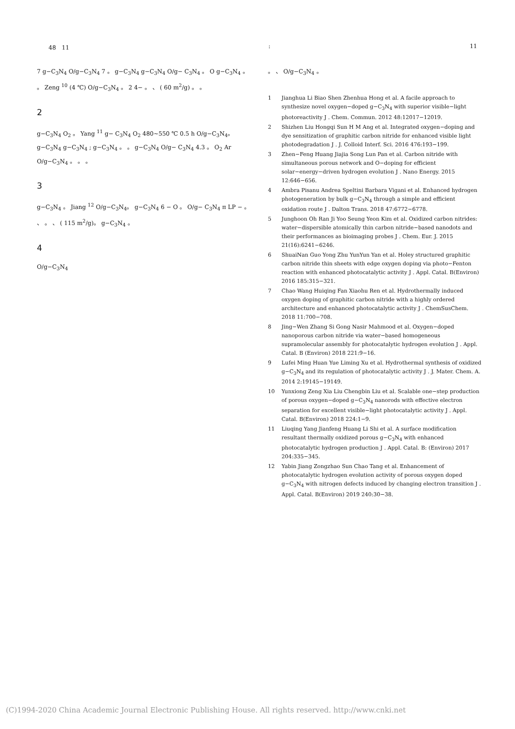48　11: 11
7 g−C<sub>3</sub>N<sub>4</sub> O/g−C<sub>3</sub>N<sub>4</sub> 7 。 g−C<sub>3</sub>N<sub>4</sub> g−C<sub>3</sub>N<sub>4</sub> O/g− C<sub>3</sub>N<sub>4</sub> 。 O g−C<sub>3</sub>N<sub>4</sub> 。
。 Zeng <sup>10</sup> (4 ℃) O/g−C<sub>3</sub>N<sub>4</sub> 。 2 4− 。 、 ( 60 m<sup>2</sup>/g) 。 。
2
g−C<sub>3</sub>N<sub>4</sub> O<sub>2</sub> 。 Yang <sup>11</sup> g− C<sub>3</sub>N<sub>4</sub> O<sub>2</sub> 480~550 ℃ 0.5 h O/g−C<sub>3</sub>N<sub>4</sub>。 g−C<sub>3</sub>N<sub>4</sub> g−C<sub>3</sub>N<sub>4</sub> ; g−C<sub>3</sub>N<sub>4</sub> 。 。 g−C<sub>3</sub>N<sub>4</sub> O/g− C<sub>3</sub>N<sub>4</sub> 4.3 。 O<sub>2</sub> Ar O/g−C<sub>3</sub>N<sub>4</sub> 。 。 。
3
g−C<sub>3</sub>N<sub>4</sub> 。 Jiang <sup>12</sup> O/g−C<sub>3</sub>N<sub>4</sub>。 g−C<sub>3</sub>N<sub>4</sub> 6 − O 。 O/g− C<sub>3</sub>N<sub>4</sub> π LP − 。 、 。 、 ( 115 m<sup>2</sup>/g)。 g−C<sub>3</sub>N<sub>4</sub> 。
4
O/g−C<sub>3</sub>N<sub>4</sub>
。 、 O/g−C<sub>3</sub>N<sub>4</sub> 。
1 Jianghua Li Biao Shen Zhenhua Hong et al. A facile approach to synthesize novel oxygen−doped g−C<sub>3</sub>N<sub>4</sub> with superior visible−light photoreactivity J . Chem. Commun. 2012 48:12017−12019.
2 Shizhen Liu Hongqi Sun H M Ang et al. Integrated oxygen−doping and dye sensitization of graphitic carbon nitride for enhanced visible light photodegradation J . J. Colloid Interf. Sci. 2016 476:193−199.
3 Zhen−Feng Huang Jiajia Song Lun Pan et al. Carbon nitride with simultaneous porous network and O−doping for efficient solar−energy−driven hydrogen evolution J . Nano Energy. 2015 12:646−656.
4 Ambra Pisanu Andrea Speltini Barbara Vigani et al. Enhanced hydrogen photogeneration by bulk g−C<sub>3</sub>N<sub>4</sub> through a simple and efficient oxidation route J . Dalton Trans. 2018 47:6772−6778.
5 Junghoon Oh Ran Ji Yoo Seung Yeon Kim et al. Oxidized carbon nitrides: water−dispersible atomically thin carbon nitride−based nanodots and their performances as bioimaging probes J . Chem. Eur. J. 2015 21(16):6241−6246.
6 ShuaiNan Guo Yong Zhu YunYun Yan et al. Holey structured graphitic carbon nitride thin sheets with edge oxygen doping via photo−Fenton reaction with enhanced photocatalytic activity J . Appl. Catal. B(Environ) 2016 185:315−321.
7 Chao Wang Huiqing Fan Xiaohu Ren et al. Hydrothermally induced oxygen doping of graphitic carbon nitride with a highly ordered architecture and enhanced photocatalytic activity J . ChemSusChem. 2018 11:700−708.
8 Jing−Wen Zhang Si Gong Nasir Mahmood et al. Oxygen−doped nanoporous carbon nitride via water−based homogeneous supramolecular assembly for photocatalytic hydrogen evolution J . Appl. Catal. B (Environ) 2018 221:9−16.
9 Lufei Ming Huan Yue Liming Xu et al. Hydrothermal synthesis of oxidized g−C<sub>3</sub>N<sub>4</sub> and its regulation of photocatalytic activity J . J. Mater. Chem. A. 2014 2:19145−19149.
10 Yunxiong Zeng Xia Liu Chengbin Liu et al. Scalable one−step production of porous oxygen−doped g−C<sub>3</sub>N<sub>4</sub> nanorods with effective electron separation for excellent visible−light photocatalytic activity J . Appl. Catal. B(Environ) 2018 224:1−9.
11 Liuqing Yang Jianfeng Huang Li Shi et al. A surface modification resultant thermally oxidized porous g−C<sub>3</sub>N<sub>4</sub> with enhanced photocatalytic hydrogen production J . Appl. Catal. B: (Environ) 2017 204:335−345.
12 Yabin Jiang Zongzhao Sun Chao Tang et al. Enhancement of photocatalytic hydrogen evolution activity of porous oxygen doped g−C<sub>3</sub>N<sub>4</sub> with nitrogen defects induced by changing electron transition J . Appl. Catal. B(Environ) 2019 240:30−38.
(C)1994-2020 China Academic Journal Electronic Publishing House. All rights reserved. http://www.cnki.net